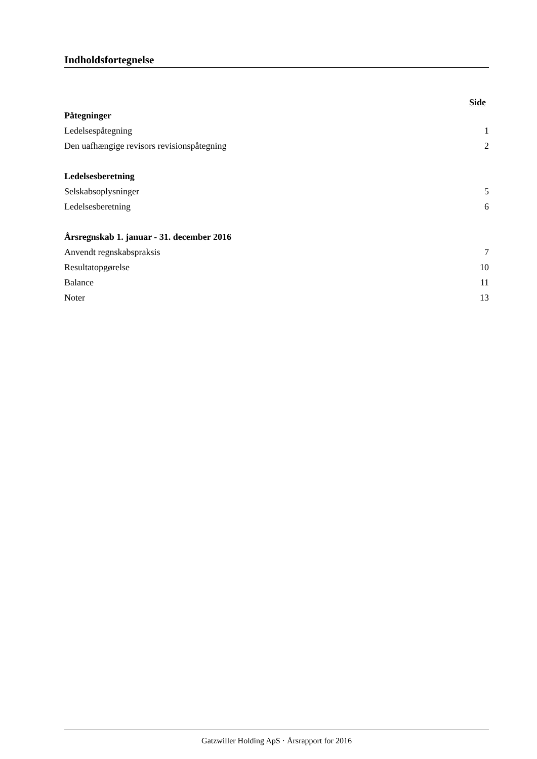Indholdsfortegnelse
Side
| Påtegninger | |
| Ledelsespåtegning | 1 |
| Den uafhængige revisors revisionspåtegning | 2 |
| Ledelsesberetning | |
| Selskabsoplysninger | 5 |
| Ledelsesberetning | 6 |
| Årsregnskab 1. januar - 31. december 2016 | |
| Anvendt regnskabspraksis | 7 |
| Resultatopgørelse | 10 |
| Balance | 11 |
| Noter | 13 |
Gatzwiller Holding ApS · Årsrapport for 2016